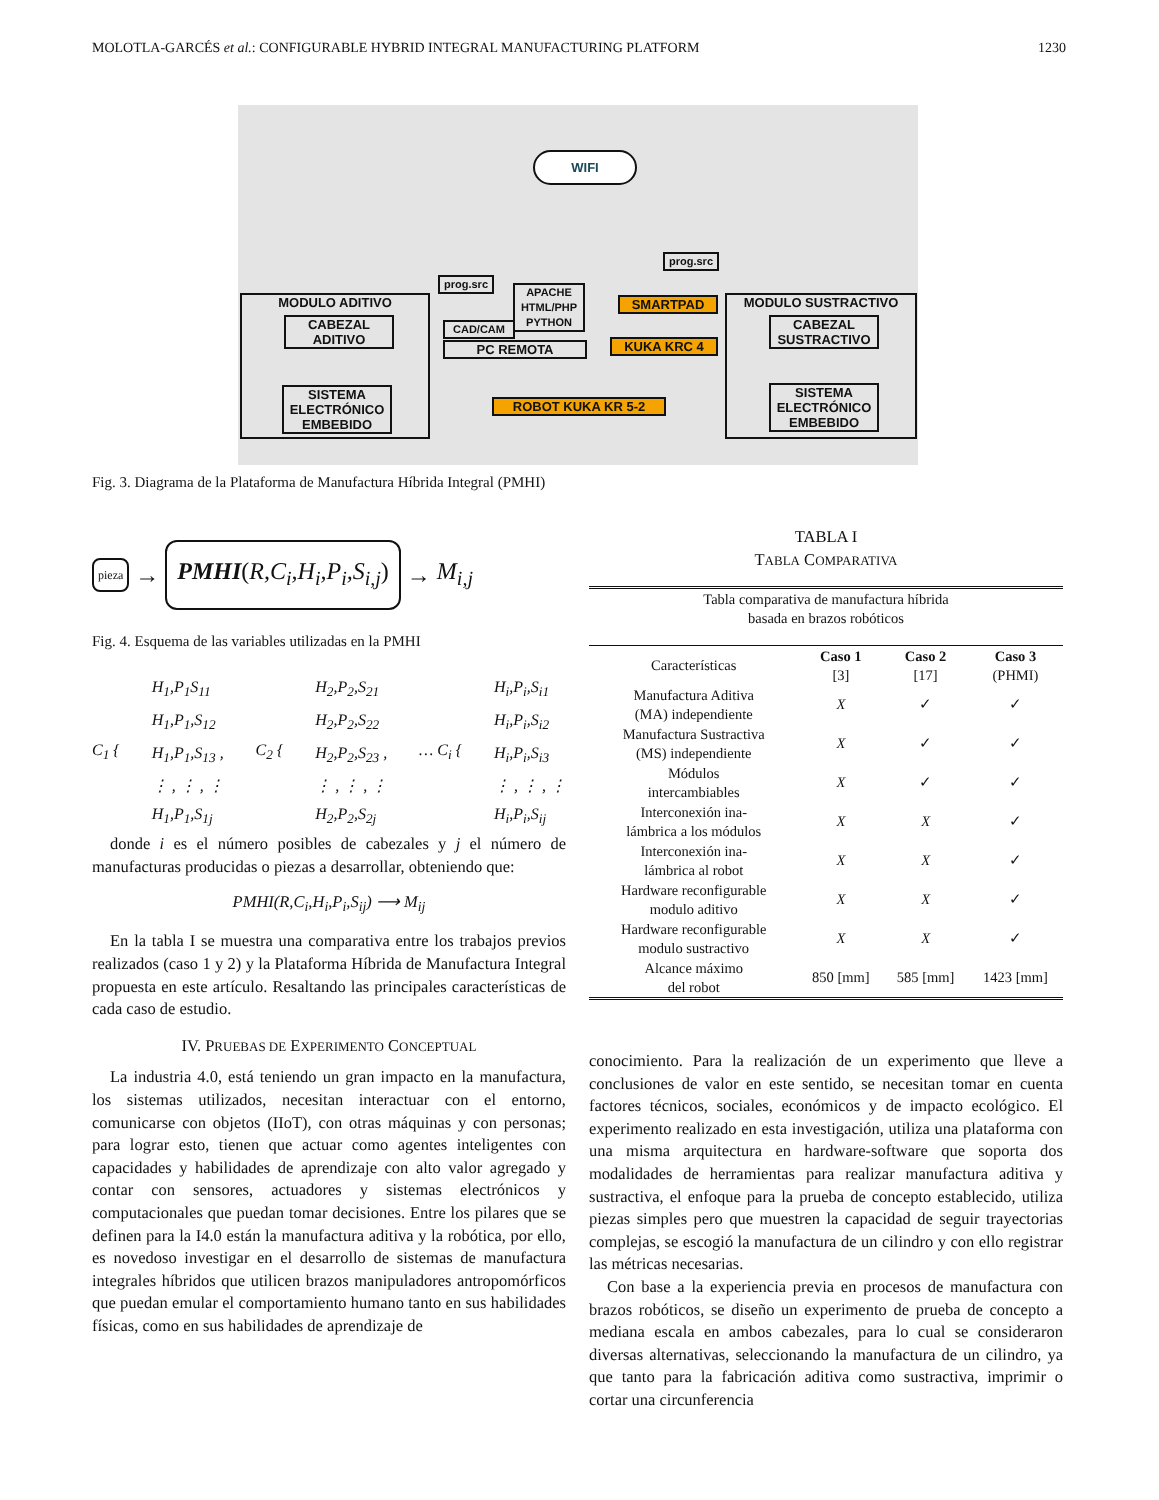MOLOTLA-GARCÉS et al.: CONFIGURABLE HYBRID INTEGRAL MANUFACTURING PLATFORM 1230
WIFI
MODULO ADITIVO
CABEZAL ADITIVO
SISTEMA ELECTRÓNICO EMBEBIDO
prog.src
APACHE
HTML/PHP
PYTHON
CAD/CAM
PC REMOTA
prog.src
SMARTPAD
KUKA KRC 4
ROBOT KUKA KR 5-2
MODULO SUSTRACTIVO
CABEZAL SUSTRACTIVO
SISTEMA ELECTRÓNICO EMBEBIDO
Fig. 3. Diagrama de la Plataforma de Manufactura Híbrida Integral (PMHI)
pieza → PMHI(R,C<sub>i</sub>,H<sub>i</sub>,P<sub>i</sub>,S<sub>i,j</sub>) → M<sub>i,j</sub>
Fig. 4. Esquema de las variables utilizadas en la PMHI
C<sub>1</sub> { H<sub>1</sub>,P<sub>1</sub>S<sub>11</sub>
H<sub>1</sub>,P<sub>1</sub>,S<sub>12</sub>
H<sub>1</sub>,P<sub>1</sub>,S<sub>13</sub> ,
⋮ , ⋮ , ⋮
H<sub>1</sub>,P<sub>1</sub>,S<sub>1j</sub> C<sub>2</sub> { H<sub>2</sub>,P<sub>2</sub>,S<sub>21</sub>
H<sub>2</sub>,P<sub>2</sub>,S<sub>22</sub>
H<sub>2</sub>,P<sub>2</sub>,S<sub>23</sub> ,
⋮ , ⋮ , ⋮
H<sub>2</sub>,P<sub>2</sub>,S<sub>2j</sub> … C<sub>i</sub> { H<sub>i</sub>,P<sub>i</sub>,S<sub>i1</sub>
H<sub>i</sub>,P<sub>i</sub>,S<sub>i2</sub>
H<sub>i</sub>,P<sub>i</sub>,S<sub>i3</sub>
⋮ , ⋮ , ⋮
H<sub>i</sub>,P<sub>i</sub>,S<sub>ij</sub>
donde i es el número posibles de cabezales y j el número de manufacturas producidas o piezas a desarrollar, obteniendo que:
PMHI(R,C<sub>i</sub>,H<sub>i</sub>,P<sub>i</sub>,S<sub>ij</sub>) ⟶ M<sub>ij</sub>
En la tabla I se muestra una comparativa entre los trabajos previos realizados (caso 1 y 2) y la Plataforma Híbrida de Manufactura Integral propuesta en este artículo. Resaltando las principales características de cada caso de estudio.
IV. PRUEBAS DE EXPERIMENTO CONCEPTUAL
La industria 4.0, está teniendo un gran impacto en la manufactura, los sistemas utilizados, necesitan interactuar con el entorno, comunicarse con objetos (IIoT), con otras máquinas y con personas; para lograr esto, tienen que actuar como agentes inteligentes con capacidades y habilidades de aprendizaje con alto valor agregado y contar con sensores, actuadores y sistemas electrónicos y computacionales que puedan tomar decisiones. Entre los pilares que se definen para la I4.0 están la manufactura aditiva y la robótica, por ello, es novedoso investigar en el desarrollo de sistemas de manufactura integrales híbridos que utilicen brazos manipuladores antropomórficos que puedan emular el comportamiento humano tanto en sus habilidades físicas, como en sus habilidades de aprendizaje de
TABLA I
TABLA COMPARATIVA
| Tabla comparativa de manufactura híbrida basada en brazos robóticos | | | |
| Características | Caso 1 [3] | Caso 2 [17] | Caso 3 (PHMI) |
| Manufactura Aditiva (MA) independiente | X | ✓ | ✓ |
| Manufactura Sustractiva (MS) independiente | X | ✓ | ✓ |
| Módulos intercambiables | X | ✓ | ✓ |
| Interconexión ina- lámbrica a los módulos | X | X | ✓ |
| Interconexión ina- lámbrica al robot | X | X | ✓ |
| Hardware reconfigurable modulo aditivo | X | X | ✓ |
| Hardware reconfigurable modulo sustractivo | X | X | ✓ |
| Alcance máximo del robot | 850 [mm] | 585 [mm] | 1423 [mm] |
conocimiento. Para la realización de un experimento que lleve a conclusiones de valor en este sentido, se necesitan tomar en cuenta factores técnicos, sociales, económicos y de impacto ecológico. El experimento realizado en esta investigación, utiliza una plataforma con una misma arquitectura en hardware-software que soporta dos modalidades de herramientas para realizar manufactura aditiva y sustractiva, el enfoque para la prueba de concepto establecido, utiliza piezas simples pero que muestren la capacidad de seguir trayectorias complejas, se escogió la manufactura de un cilindro y con ello registrar las métricas necesarias.
Con base a la experiencia previa en procesos de manufactura con brazos robóticos, se diseño un experimento de prueba de concepto a mediana escala en ambos cabezales, para lo cual se consideraron diversas alternativas, seleccionando la manufactura de un cilindro, ya que tanto para la fabricación aditiva como sustractiva, imprimir o cortar una circunferencia